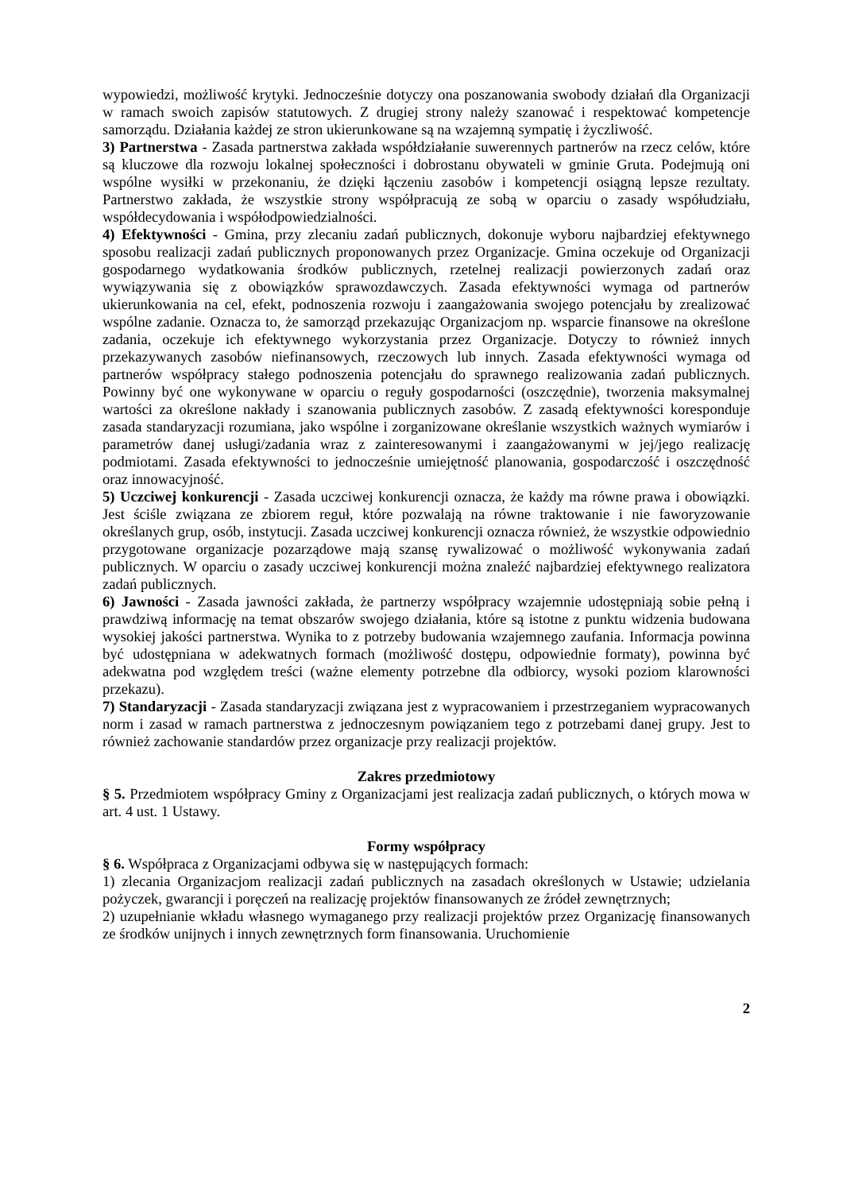wypowiedzi, możliwość krytyki. Jednocześnie dotyczy ona poszanowania swobody działań dla Organizacji w ramach swoich zapisów statutowych. Z drugiej strony należy szanować i respektować kompetencje samorządu. Działania każdej ze stron ukierunkowane są na wzajemną sympatię i życzliwość.
3) Partnerstwa - Zasada partnerstwa zakłada współdziałanie suwerennych partnerów na rzecz celów, które są kluczowe dla rozwoju lokalnej społeczności i dobrostanu obywateli w gminie Gruta. Podejmują oni wspólne wysiłki w przekonaniu, że dzięki łączeniu zasobów i kompetencji osiągną lepsze rezultaty. Partnerstwo zakłada, że wszystkie strony współpracują ze sobą w oparciu o zasady współudziału, współdecydowania i współodpowiedzialności.
4) Efektywności - Gmina, przy zlecaniu zadań publicznych, dokonuje wyboru najbardziej efektywnego sposobu realizacji zadań publicznych proponowanych przez Organizacje. Gmina oczekuje od Organizacji gospodarnego wydatkowania środków publicznych, rzetelnej realizacji powierzonych zadań oraz wywiązywania się z obowiązków sprawozdawczych. Zasada efektywności wymaga od partnerów ukierunkowania na cel, efekt, podnoszenia rozwoju i zaangażowania swojego potencjału by zrealizować wspólne zadanie. Oznacza to, że samorząd przekazując Organizacjom np. wsparcie finansowe na określone zadania, oczekuje ich efektywnego wykorzystania przez Organizacje. Dotyczy to również innych przekazywanych zasobów niefinansowych, rzeczowych lub innych. Zasada efektywności wymaga od partnerów współpracy stałego podnoszenia potencjału do sprawnego realizowania zadań publicznych. Powinny być one wykonywane w oparciu o reguły gospodarności (oszczędnie), tworzenia maksymalnej wartości za określone nakłady i szanowania publicznych zasobów. Z zasadą efektywności koresponduje zasada standaryzacji rozumiana, jako wspólne i zorganizowane określanie wszystkich ważnych wymiarów i parametrów danej usługi/zadania wraz z zainteresowanymi i zaangażowanymi w jej/jego realizację podmiotami. Zasada efektywności to jednocześnie umiejętność planowania, gospodarczość i oszczędność oraz innowacyjność.
5) Uczciwej konkurencji - Zasada uczciwej konkurencji oznacza, że każdy ma równe prawa i obowiązki. Jest ściśle związana ze zbiorem reguł, które pozwalają na równe traktowanie i nie faworyzowanie określanych grup, osób, instytucji. Zasada uczciwej konkurencji oznacza również, że wszystkie odpowiednio przygotowane organizacje pozarządowe mają szansę rywalizować o możliwość wykonywania zadań publicznych. W oparciu o zasady uczciwej konkurencji można znaleźć najbardziej efektywnego realizatora zadań publicznych.
6) Jawności - Zasada jawności zakłada, że partnerzy współpracy wzajemnie udostępniają sobie pełną i prawdziwą informację na temat obszarów swojego działania, które są istotne z punktu widzenia budowana wysokiej jakości partnerstwa. Wynika to z potrzeby budowania wzajemnego zaufania. Informacja powinna być udostępniana w adekwatnych formach (możliwość dostępu, odpowiednie formaty), powinna być adekwatna pod względem treści (ważne elementy potrzebne dla odbiorcy, wysoki poziom klarowności przekazu).
7) Standaryzacji - Zasada standaryzacji związana jest z wypracowaniem i przestrzeganiem wypracowanych norm i zasad w ramach partnerstwa z jednoczesnym powiązaniem tego z potrzebami danej grupy. Jest to również zachowanie standardów przez organizacje przy realizacji projektów.
Zakres przedmiotowy
§ 5. Przedmiotem współpracy Gminy z Organizacjami jest realizacja zadań publicznych, o których mowa w art. 4 ust. 1 Ustawy.
Formy współpracy
§ 6. Współpraca z Organizacjami odbywa się w następujących formach:
1) zlecania Organizacjom realizacji zadań publicznych na zasadach określonych w Ustawie; udzielania pożyczek, gwarancji i poręczeń na realizację projektów finansowanych ze źródeł zewnętrznych;
2) uzupełnianie wkładu własnego wymaganego przy realizacji projektów przez Organizację finansowanych ze środków unijnych i innych zewnętrznych form finansowania. Uruchomienie
2